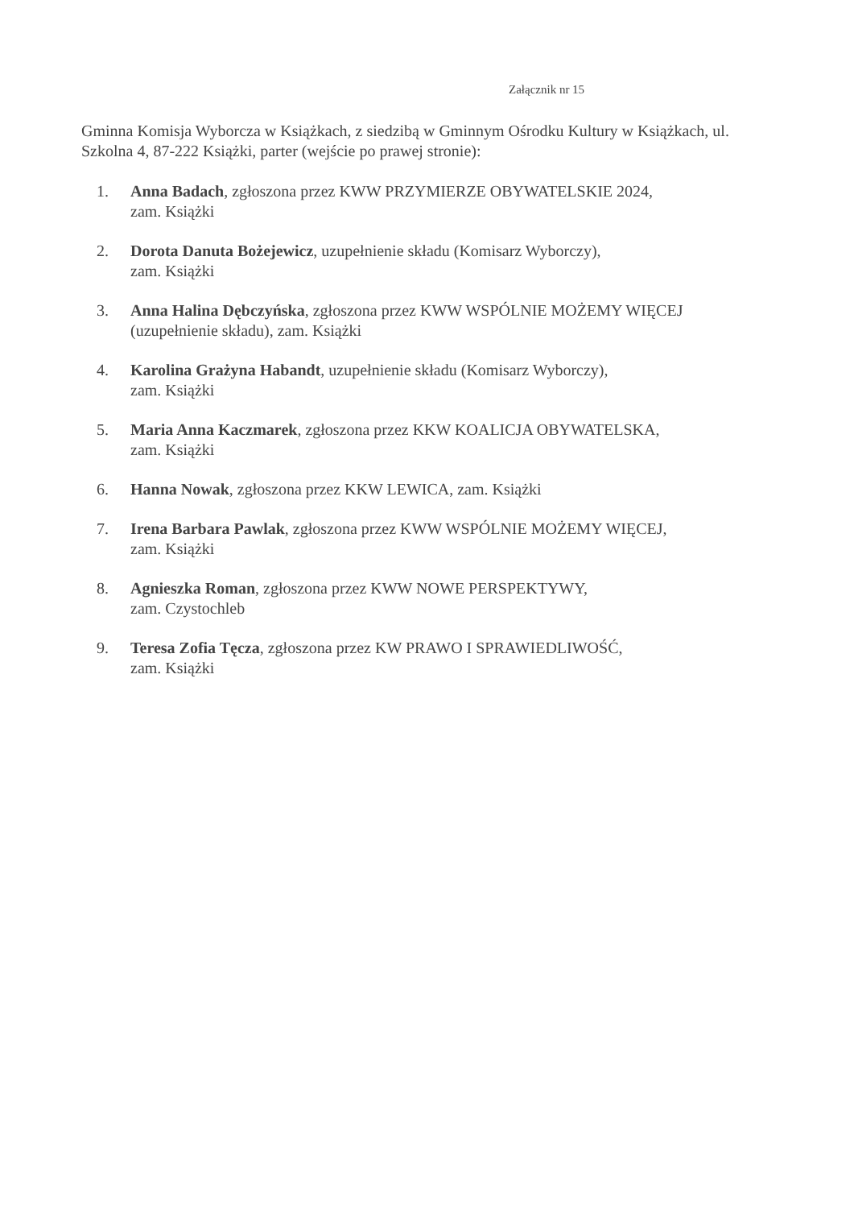Załącznik nr 15
Gminna Komisja Wyborcza w Książkach, z siedzibą w Gminnym Ośrodku Kultury w Książkach, ul. Szkolna 4, 87-222 Książki, parter (wejście po prawej stronie):
1. Anna Badach, zgłoszona przez KWW PRZYMIERZE OBYWATELSKIE 2024,
zam. Książki
2. Dorota Danuta Bożejewicz, uzupełnienie składu (Komisarz Wyborczy),
zam. Książki
3. Anna Halina Dębczyńska, zgłoszona przez KWW WSPÓLNIE MOŻEMY WIĘCEJ
(uzupełnienie składu), zam. Książki
4. Karolina Grażyna Habandt, uzupełnienie składu (Komisarz Wyborczy),
zam. Książki
5. Maria Anna Kaczmarek, zgłoszona przez KKW KOALICJA OBYWATELSKA,
zam. Książki
6. Hanna Nowak, zgłoszona przez KKW LEWICA, zam. Książki
7. Irena Barbara Pawlak, zgłoszona przez KWW WSPÓLNIE MOŻEMY WIĘCEJ,
zam. Książki
8. Agnieszka Roman, zgłoszona przez KWW NOWE PERSPEKTYWY,
zam. Czystochleb
9. Teresa Zofia Tęcza, zgłoszona przez KW PRAWO I SPRAWIEDLIWOŚĆ,
zam. Książki